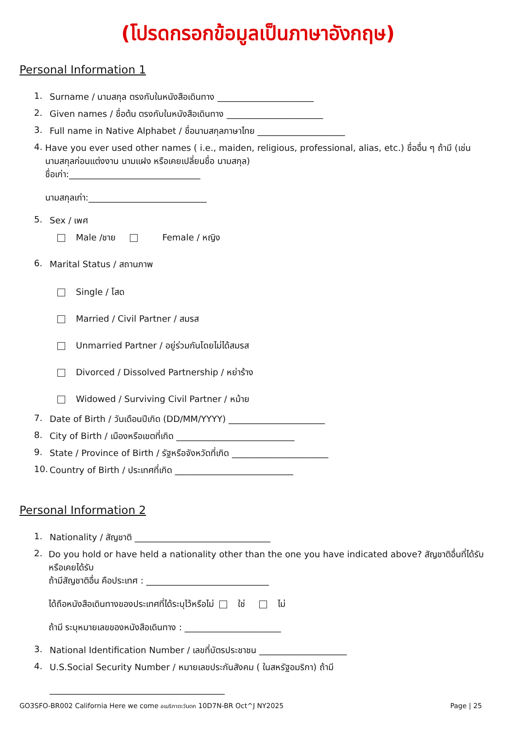(โปรดกรอกข้อมูลเป็นภาษาอังกฤษ)
Personal Information 1
1. Surname / นามสกุล ตรงกับในหนังสือเดินทาง ______________________
2. Given names / ชื่อต้น ตรงกับในหนังสือเดินทาง ______________________
3. Full name in Native Alphabet / ชื่อนามสกุลภาษาไทย ____________________
4. Have you ever used other names ( i.e., maiden, religious, professional, alias, etc.) ชื่ออื่น ๆ ถ้ามี (เช่น นามสกุลก่อนแต่งงาน นามแฝง หรือเคยเปลี่ยนชื่อ นามสกุล)
ชื่อเก่า:______________________________
นามสกุลเก่า:___________________________
5. Sex / เพศ
Male /ชาย Female / หญิง
6. Marital Status / สถานภาพ
Single / โสด
Married / Civil Partner / สมรส
Unmarried Partner / อยู่ร่วมกันโดยไม่ได้สมรส
Divorced / Dissolved Partnership / หย่าร้าง
Widowed / Surviving Civil Partner / หม้าย
7. Date of Birth / วันเดือนปีเกิด (DD/MM/YYYY) ______________________
8. City of Birth / เมืองหรือเขตที่เกิด ___________________________
9. State / Province of Birth / รัฐหรือจังหวัดที่เกิด ______________________
10. Country of Birth / ประเทศที่เกิด ___________________________
Personal Information 2
1. Nationality / สัญชาติ _______________________________
2. Do you hold or have held a nationality other than the one you have indicated above? สัญชาติอื่นที่ได้รับ หรือเคยได้รับ
ถ้ามีสัญชาติอื่น คือประเทศ : ____________________________
ได้ถือหนังสือเดินทางของประเทศที่ได้ระบุไว้หรือไม่ ใช่ ไม่
ถ้ามี ระบุหมายเลขของหนังสือเดินทาง : ______________________
3. National Identification Number / เลขที่บัตรประชาชน ____________________
4. U.S.Social Security Number / หมายเลขประกันสังคม ( ในสหรัฐอมริกา) ถ้ามี
________________________________________
GO3SFO-BR002 California Here we come อเมริกาตะวันตก 10D7N-BR Oct^J NY2025 Page | 25